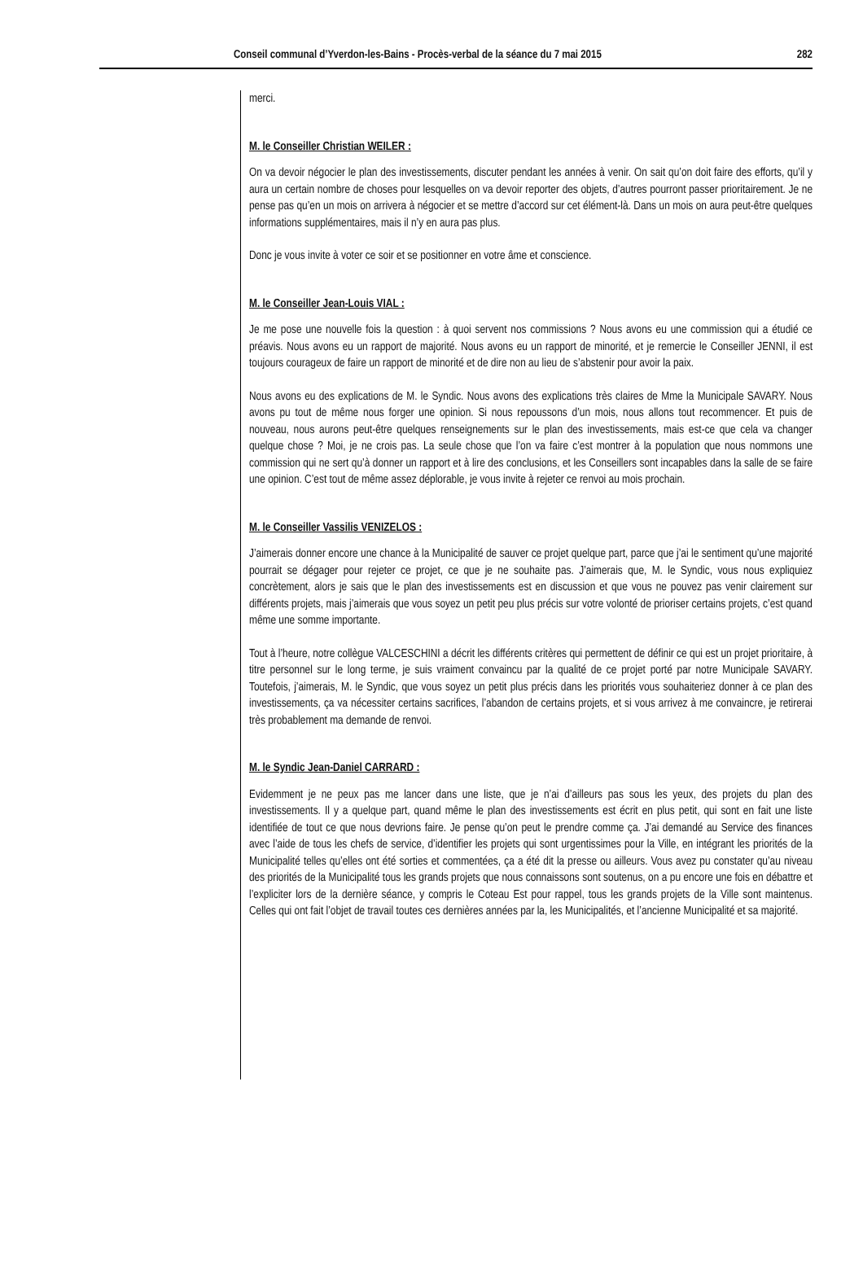Conseil communal d’Yverdon-les-Bains - Procès-verbal de la séance du 7 mai 2015 282
merci.
M. le Conseiller Christian WEILER :
On va devoir négocier le plan des investissements, discuter pendant les années à venir. On sait qu’on doit faire des efforts, qu’il y aura un certain nombre de choses pour lesquelles on va devoir reporter des objets, d’autres pourront passer prioritairement. Je ne pense pas qu’en un mois on arrivera à négocier et se mettre d’accord sur cet élément-là. Dans un mois on aura peut-être quelques informations supplémentaires, mais il n’y en aura pas plus.
Donc je vous invite à voter ce soir et se positionner en votre âme et conscience.
M. le Conseiller Jean-Louis VIAL :
Je me pose une nouvelle fois la question : à quoi servent nos commissions ? Nous avons eu une commission qui a étudié ce préavis. Nous avons eu un rapport de majorité. Nous avons eu un rapport de minorité, et je remercie le Conseiller JENNI, il est toujours courageux de faire un rapport de minorité et de dire non au lieu de s’abstenir pour avoir la paix.
Nous avons eu des explications de M. le Syndic. Nous avons des explications très claires de Mme la Municipale SAVARY. Nous avons pu tout de même nous forger une opinion. Si nous repoussons d’un mois, nous allons tout recommencer. Et puis de nouveau, nous aurons peut-être quelques renseignements sur le plan des investissements, mais est-ce que cela va changer quelque chose ? Moi, je ne crois pas. La seule chose que l’on va faire c’est montrer à la population que nous nommons une commission qui ne sert qu’à donner un rapport et à lire des conclusions, et les Conseillers sont incapables dans la salle de se faire une opinion. C’est tout de même assez déplorable, je vous invite à rejeter ce renvoi au mois prochain.
M. le Conseiller Vassilis VENIZELOS :
J’aimerais donner encore une chance à la Municipalité de sauver ce projet quelque part, parce que j’ai le sentiment qu’une majorité pourrait se dégager pour rejeter ce projet, ce que je ne souhaite pas. J’aimerais que, M. le Syndic, vous nous expliquiez concrètement, alors je sais que le plan des investissements est en discussion et que vous ne pouvez pas venir clairement sur différents projets, mais j’aimerais que vous soyez un petit peu plus précis sur votre volonté de prioriser certains projets, c’est quand même une somme importante.
Tout à l’heure, notre collègue VALCESCHINI a décrit les différents critères qui permettent de définir ce qui est un projet prioritaire, à titre personnel sur le long terme, je suis vraiment convaincu par la qualité de ce projet porté par notre Municipale SAVARY. Toutefois, j’aimerais, M. le Syndic, que vous soyez un petit plus précis dans les priorités vous souhaiteriez donner à ce plan des investissements, ça va nécessiter certains sacrifices, l’abandon de certains projets, et si vous arrivez à me convaincre, je retirerai très probablement ma demande de renvoi.
M. le Syndic Jean-Daniel CARRARD :
Evidemment je ne peux pas me lancer dans une liste, que je n’ai d’ailleurs pas sous les yeux, des projets du plan des investissements. Il y a quelque part, quand même le plan des investissements est écrit en plus petit, qui sont en fait une liste identifiée de tout ce que nous devrions faire. Je pense qu’on peut le prendre comme ça. J’ai demandé au Service des finances avec l’aide de tous les chefs de service, d’identifier les projets qui sont urgentissimes pour la Ville, en intégrant les priorités de la Municipalité telles qu’elles ont été sorties et commentées, ça a été dit la presse ou ailleurs. Vous avez pu constater qu’au niveau des priorités de la Municipalité tous les grands projets que nous connaissons sont soutenus, on a pu encore une fois en débattre et l’expliciter lors de la dernière séance, y compris le Coteau Est pour rappel, tous les grands projets de la Ville sont maintenus. Celles qui ont fait l’objet de travail toutes ces dernières années par la, les Municipalités, et l’ancienne Municipalité et sa majorité.